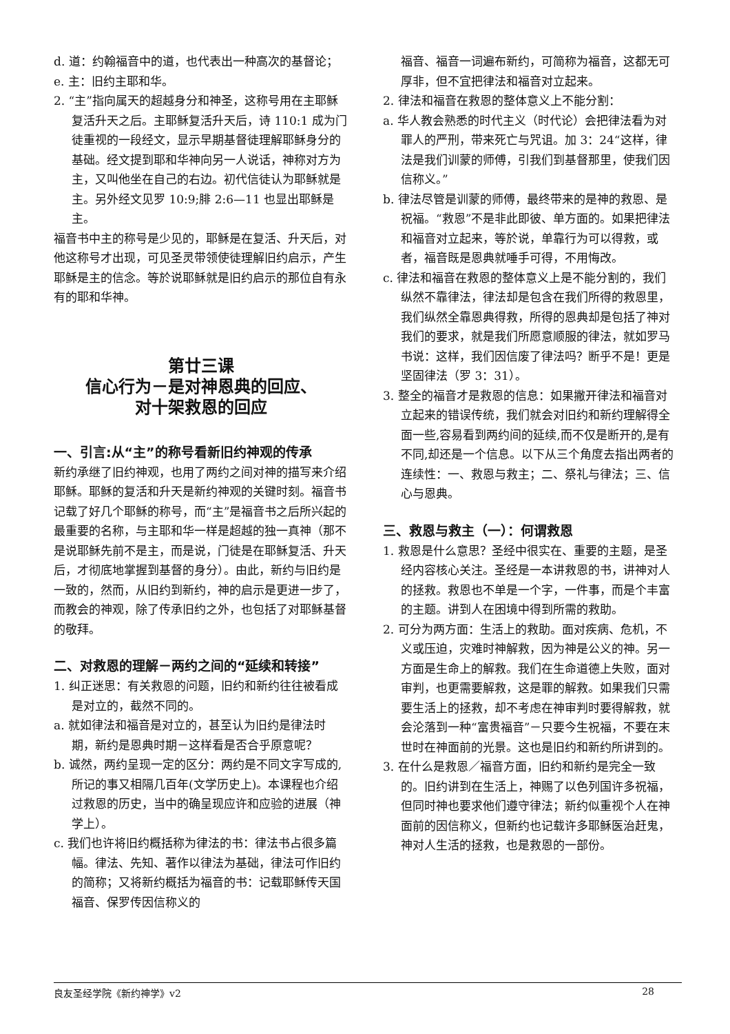d. 道：约翰福音中的道，也代表出一种高次的基督论；
e. 主：旧约主耶和华。
2. “主”指向属天的超越身分和神圣，这称号用在主耶稣复活升天之后。主耶稣复活升天后，诗 110:1 成为门徒重视的一段经文，显示早期基督徒理解耶稣身分的基础。经文提到耶和华神向另一人说话，神称对方为主，又叫他坐在自己的右边。初代信徒认为耶稣就是主。另外经文见罗 10:9;腓 2:6—11 也显出耶稣是主。
福音书中主的称号是少见的，耶稣是在复活、升天后，对他这称号才出现，可见圣灵带领使徒理解旧约启示，产生耶稣是主的信念。等於说耶稣就是旧约启示的那位自有永有的耶和华神。
第廿三课
信心行为－是对神恩典的回应、
对十架救恩的回应
一、引言:从“主”的称号看新旧约神观的传承
新约承继了旧约神观，也用了两约之间对神的描写来介绍耶稣。耶稣的复活和升天是新约神观的关键时刻。福音书记载了好几个耶稣的称号，而“主”是福音书之后所兴起的最重要的名称，与主耶和华一样是超越的独一真神（那不是说耶稣先前不是主，而是说，门徒是在耶稣复活、升天后，才彻底地掌握到基督的身分）。由此，新约与旧约是一致的，然而，从旧约到新约，神的启示是更进一步了，而教会的神观，除了传承旧约之外，也包括了对耶稣基督的敬拜。
二、对救恩的理解－两约之间的“延续和转接”
1. 纠正迷思：有关救恩的问题，旧约和新约往往被看成是对立的，截然不同的。
a. 就如律法和福音是对立的，甚至认为旧约是律法时期，新约是恩典时期－这样看是否合乎原意呢？
b. 诚然，两约呈现一定的区分：两约是不同文字写成的,所记的事又相隔几百年(文学历史上)。本课程也介绍过救恩的历史，当中的确呈现应许和应验的进展（神学上）。
c. 我们也许将旧约概括称为律法的书：律法书占很多篇幅。律法、先知、著作以律法为基础，律法可作旧约的简称；又将新约概括为福音的书：记载耶稣传天国福音、保罗传因信称义的
福音、福音一词遍布新约，可简称为福音，这都无可厚非，但不宜把律法和福音对立起来。
2. 律法和福音在救恩的整体意义上不能分割：
a. 华人教会熟悉的时代主义（时代论）会把律法看为对罪人的严刑，带来死亡与咒诅。加 3：24“这样，律法是我们训蒙的师傅，引我们到基督那里，使我们因信称义。”
b. 律法尽管是训蒙的师傅，最终带来的是神的救恩、是祝福。“救恩”不是非此即彼、单方面的。如果把律法和福音对立起来，等於说，单靠行为可以得救，或者，福音既是恩典就唾手可得，不用悔改。
c. 律法和福音在救恩的整体意义上是不能分割的，我们纵然不靠律法，律法却是包含在我们所得的救恩里，我们纵然全靠恩典得救，所得的恩典却是包括了神对我们的要求，就是我们所愿意顺服的律法，就如罗马书说：这样，我们因信废了律法吗？断乎不是！更是坚固律法（罗 3：31）。
3. 整全的福音才是救恩的信息：如果撇开律法和福音对立起来的错误传统，我们就会对旧约和新约理解得全面一些,容易看到两约间的延续,而不仅是断开的,是有不同,却还是一个信息。以下从三个角度去指出两者的连续性：一、救恩与救主；二、祭礼与律法；三、信心与恩典。
三、救恩与救主（一）：何谓救恩
1. 救恩是什么意思？圣经中很实在、重要的主题，是圣经内容核心关注。圣经是一本讲救恩的书，讲神对人的拯救。救恩也不单是一个字，一件事，而是个丰富的主题。讲到人在困境中得到所需的救助。
2. 可分为两方面：生活上的救助。面对疾病、危机，不义或压迫，灾难时神解救，因为神是公义的神。另一方面是生命上的解救。我们在生命道德上失败，面对审判，也更需要解救，这是罪的解救。如果我们只需要生活上的拯救，却不考虑在神审判时要得解救，就会沦落到一种“富贵福音”－只要今生祝福，不要在末世时在神面前的光景。这也是旧约和新约所讲到的。
3. 在什么是救恩／福音方面，旧约和新约是完全一致的。旧约讲到在生活上，神赐了以色列国许多祝福，但同时神也要求他们遵守律法；新约似重视个人在神面前的因信称义，但新约也记载许多耶稣医治赶鬼，神对人生活的拯救，也是救恩的一部份。
良友圣经学院《新约神学》v2 28